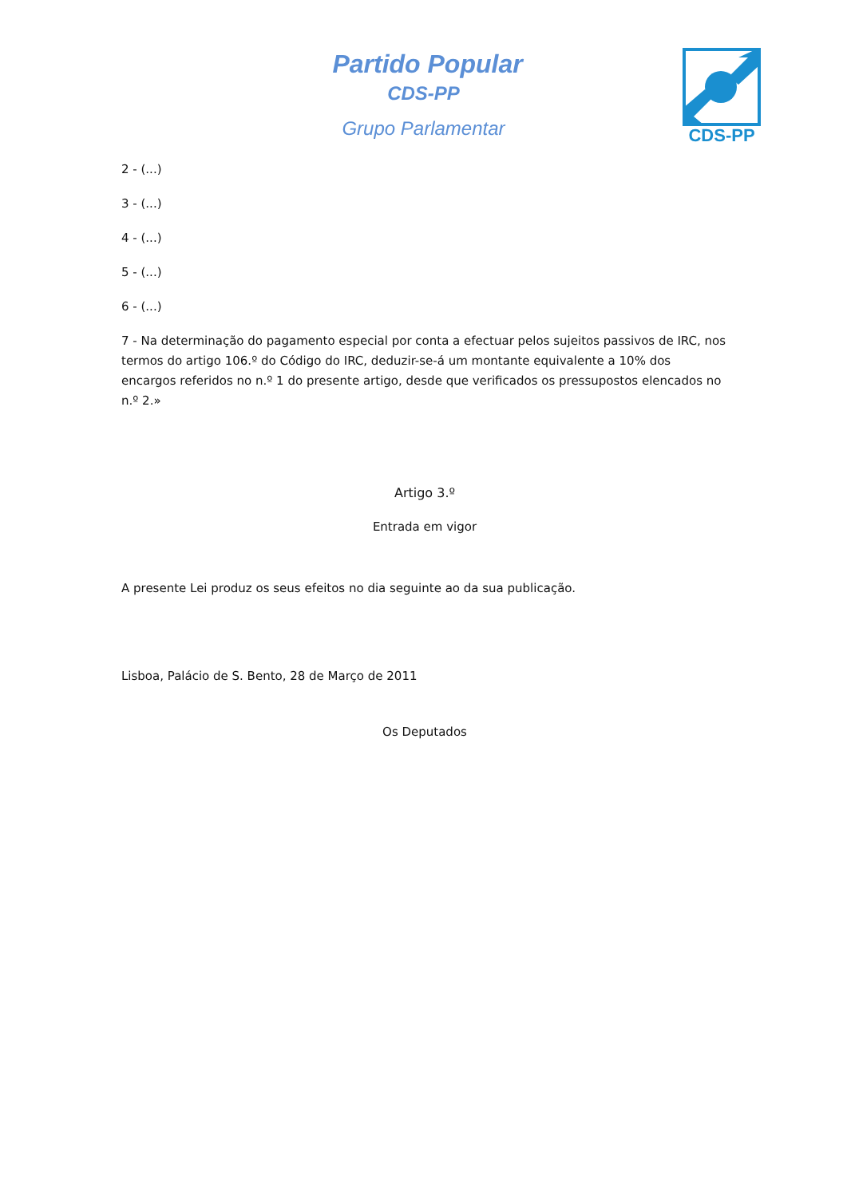Partido Popular
CDS-PP
Grupo Parlamentar
CDS-PP
2 - (...)
3 - (...)
4 - (...)
5 - (...)
6 - (...)
7 - Na determinação do pagamento especial por conta a efectuar pelos sujeitos passivos de IRC, nos termos do artigo 106.º do Código do IRC, deduzir-se-á um montante equivalente a 10% dos encargos referidos no n.º 1 do presente artigo, desde que verificados os pressupostos elencados no n.º 2.»
Artigo 3.º
Entrada em vigor
A presente Lei produz os seus efeitos no dia seguinte ao da sua publicação.
Lisboa, Palácio de S. Bento, 28 de Março de 2011
Os Deputados